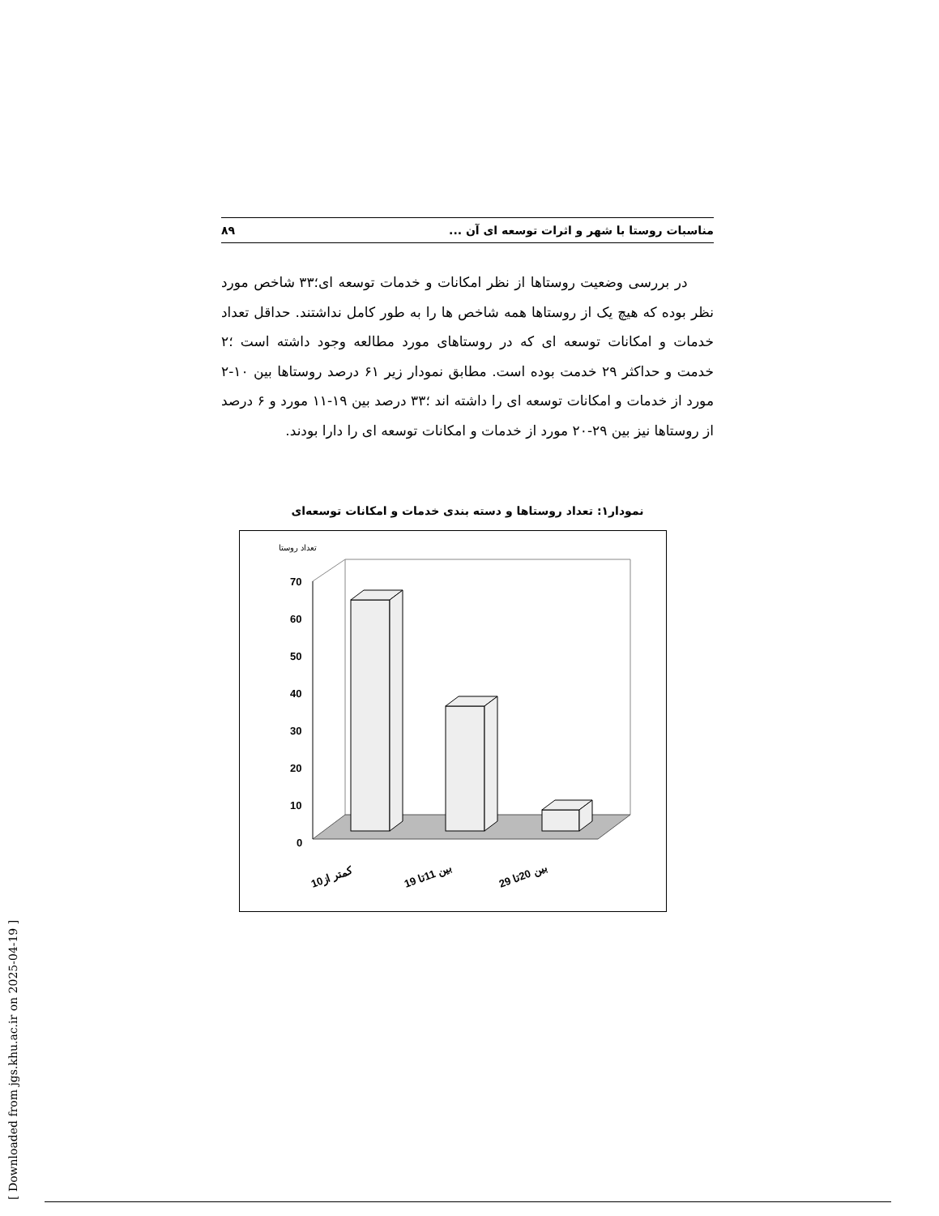مناسبات روستا با شهر و اثرات توسعه ای آن ... ۸۹
در بررسی وضعیت روستاها از نظر امکانات و خدمات توسعه ای؛۳۳ شاخص مورد نظر بوده که هیچ یک از روستاها همه شاخص ها را به طور کامل نداشتند. حداقل تعداد خدمات و امکانات توسعه ای که در روستاهای مورد مطالعه وجود داشته است ؛۲ خدمت و حداکثر ۲۹ خدمت بوده است. مطابق نمودار زیر ۶۱ درصد روستاها بین ۱۰-۲ مورد از خدمات و امکانات توسعه ای را داشته اند ؛۳۳ درصد بین ۱۹-۱۱ مورد و ۶ درصد از روستاها نیز بین ۲۹-۲۰ مورد از خدمات و امکانات توسعه ای را دارا بودند.
نمودار۱: تعداد روستاها و دسته بندی خدمات و امکانات توسعه‌ای
تعداد روستا
70
60
50
40
30
20
10
0
کمتر از10
بین 11تا 19
بین 20تا 29
[ Downloaded from jgs.khu.ac.ir on 2025-04-19 ]